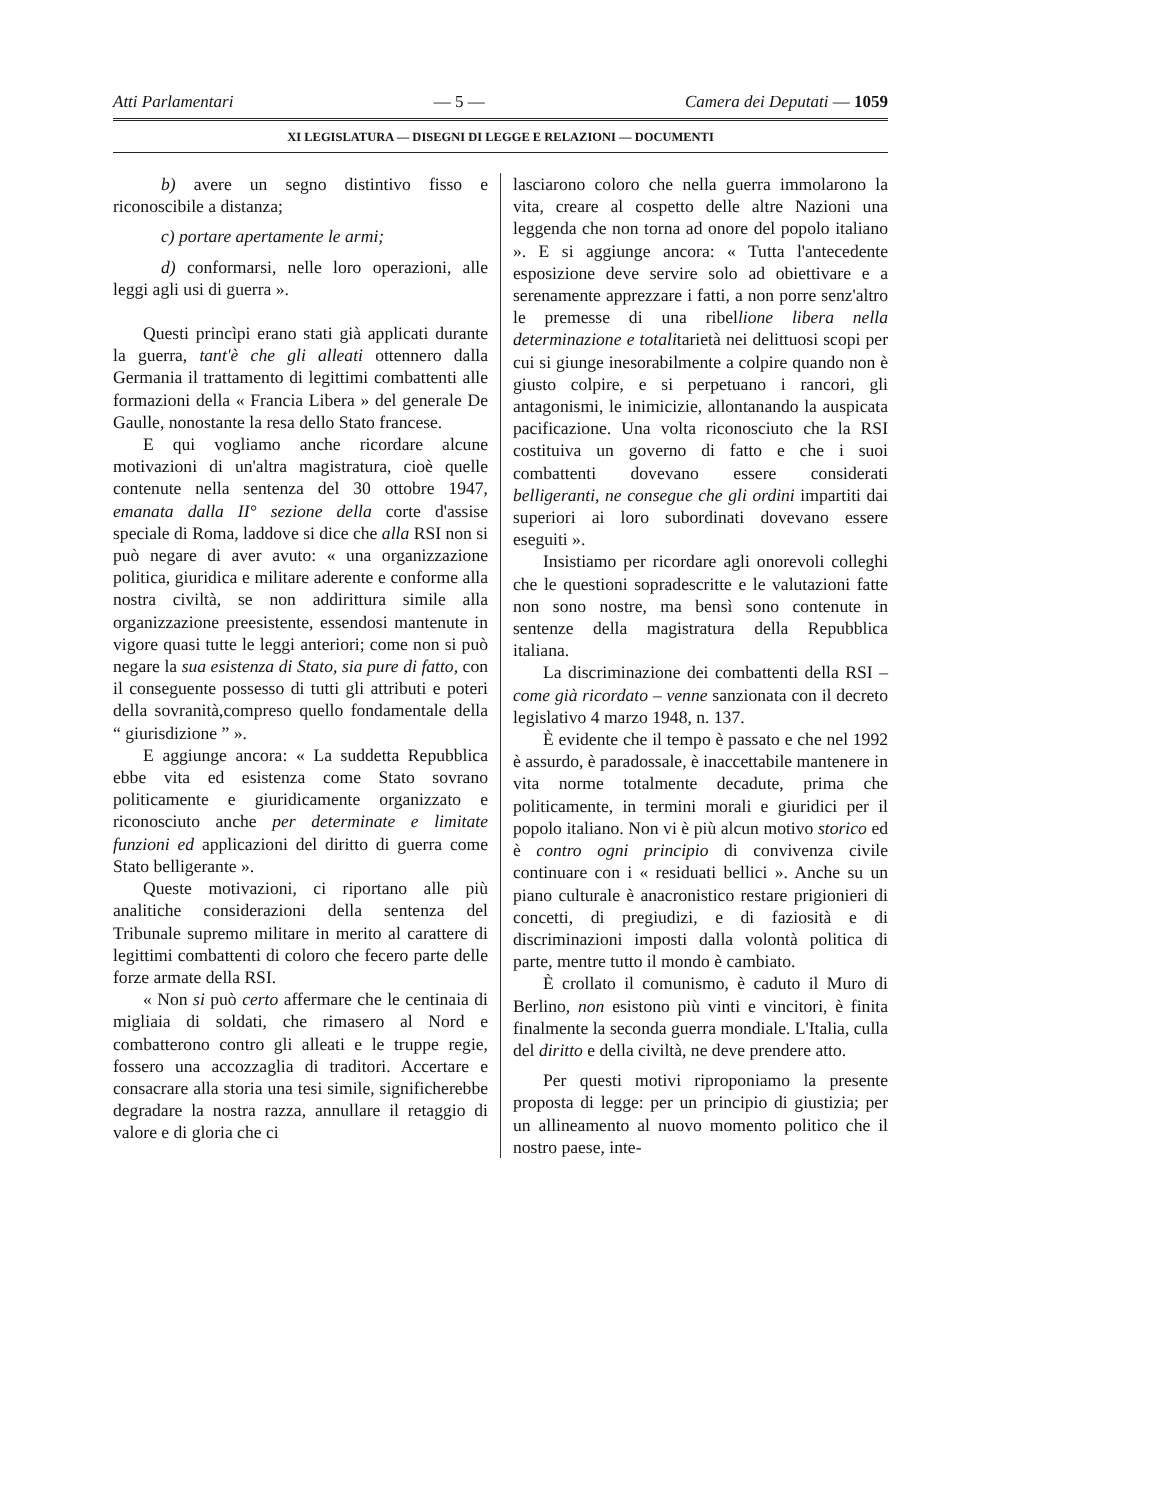Atti Parlamentari — 5 — Camera dei Deputati — 1059
XI LEGISLATURA — DISEGNI DI LEGGE E RELAZIONI — DOCUMENTI
b) avere un segno distintivo fisso e riconoscibile a distanza;
c) portare apertamente le armi;
d) conformarsi, nelle loro operazioni, alle leggi agli usi di guerra ».
Questi princìpi erano stati già applicati durante la guerra, tant'è che gli alleati ottennero dalla Germania il trattamento di legittimi combattenti alle formazioni della « Francia Libera » del generale De Gaulle, nonostante la resa dello Stato francese.
E qui vogliamo anche ricordare alcune motivazioni di un'altra magistratura, cioè quelle contenute nella sentenza del 30 ottobre 1947, emanata dalla II° sezione della corte d'assise speciale di Roma, laddove si dice che alla RSI non si può negare di aver avuto: « una organizzazione politica, giuridica e militare aderente e conforme alla nostra civiltà, se non addirittura simile alla organizzazione preesistente, essendosi mantenute in vigore quasi tutte le leggi anteriori; come non si può negare la sua esistenza di Stato, sia pure di fatto, con il conseguente possesso di tutti gli attributi e poteri della sovranità,compreso quello fondamentale della “ giurisdizione ” ».
E aggiunge ancora: « La suddetta Repubblica ebbe vita ed esistenza come Stato sovrano politicamente e giuridicamente organizzato e riconosciuto anche per determinate e limitate funzioni ed applicazioni del diritto di guerra come Stato belligerante ».
Queste motivazioni, ci riportano alle più analitiche considerazioni della sentenza del Tribunale supremo militare in merito al carattere di legittimi combattenti di coloro che fecero parte delle forze armate della RSI.
« Non si può certo affermare che le centinaia di migliaia di soldati, che rimasero al Nord e combatterono contro gli alleati e le truppe regie, fossero una accozzaglia di traditori. Accertare e consacrare alla storia una tesi simile, significherebbe degradare la nostra razza, annullare il retaggio di valore e di gloria che ci
lasciarono coloro che nella guerra immolarono la vita, creare al cospetto delle altre Nazioni una leggenda che non torna ad onore del popolo italiano ». E si aggiunge ancora: « Tutta l'antecedente esposizione deve servire solo ad obiettivare e a serenamente apprezzare i fatti, a non porre senz'altro le premesse di una ribellione libera nella determinazione e totalitarietà nei delittuosi scopi per cui si giunge inesorabilmente a colpire quando non è giusto colpire, e si perpetuano i rancori, gli antagonismi, le inimicizie, allontanando la auspicata pacificazione. Una volta riconosciuto che la RSI costituiva un governo di fatto e che i suoi combattenti dovevano essere considerati belligeranti, ne consegue che gli ordini impartiti dai superiori ai loro subordinati dovevano essere eseguiti ».
Insistiamo per ricordare agli onorevoli colleghi che le questioni sopradescritte e le valutazioni fatte non sono nostre, ma bensì sono contenute in sentenze della magistratura della Repubblica italiana.
La discriminazione dei combattenti della RSI – come già ricordato – venne sanzionata con il decreto legislativo 4 marzo 1948, n. 137.
È evidente che il tempo è passato e che nel 1992 è assurdo, è paradossale, è inaccettabile mantenere in vita norme totalmente decadute, prima che politicamente, in termini morali e giuridici per il popolo italiano. Non vi è più alcun motivo storico ed è contro ogni principio di convivenza civile continuare con i « residuati bellici ». Anche su un piano culturale è anacronistico restare prigionieri di concetti, di pregiudizi, e di faziosità e di discriminazioni imposti dalla volontà politica di parte, mentre tutto il mondo è cambiato.
È crollato il comunismo, è caduto il Muro di Berlino, non esistono più vinti e vincitori, è finita finalmente la seconda guerra mondiale. L'Italia, culla del diritto e della civiltà, ne deve prendere atto.
Per questi motivi riproponiamo la presente proposta di legge: per un principio di giustizia; per un allineamento al nuovo momento politico che il nostro paese, inte-